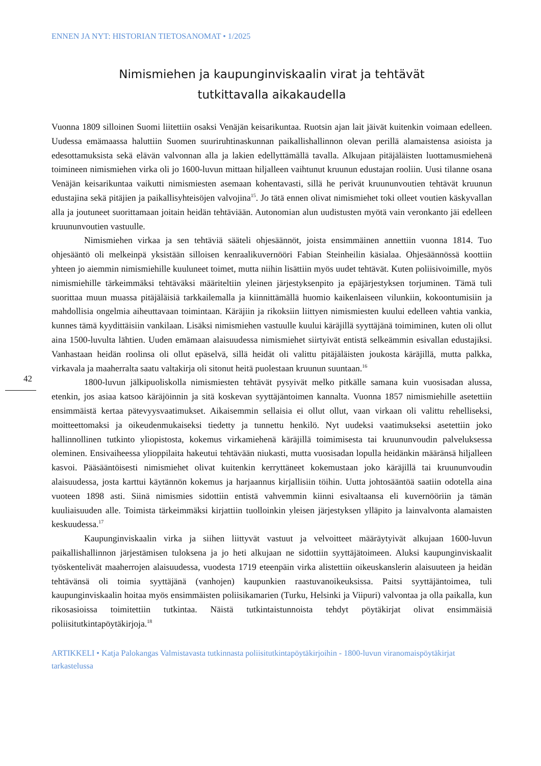ENNEN JA NYT: HISTORIAN TIETOSANOMAT • 1/2025
42
Nimismiehen ja kaupunginviskaalin virat ja tehtävät
tutkittavalla aikakaudella
Vuonna 1809 silloinen Suomi liitettiin osaksi Venäjän keisarikuntaa. Ruotsin ajan lait jäivät kuitenkin voimaan edelleen. Uudessa emämaassa haluttiin Suomen suuriruhtinaskunnan paikallishallinnon olevan perillä alamaistensa asioista ja edesottamuksista sekä elävän valvonnan alla ja lakien edellyttämällä tavalla. Alkujaan pitäjäläisten luottamusmiehenä toimineen nimismiehen virka oli jo 1600-luvun mittaan hiljalleen vaihtunut kruunun edustajan rooliin. Uusi tilanne osana Venäjän keisarikuntaa vaikutti nimismiesten asemaan kohentavasti, sillä he perivät kruununvoutien tehtävät kruunun edustajina sekä pitäjien ja paikallisyhteisöjen valvojina<sup>15</sup>. Jo tätä ennen olivat nimismiehet toki olleet voutien käskyvallan alla ja joutuneet suorittamaan joitain heidän tehtäviään. Autonomian alun uudistusten myötä vain veronkanto jäi edelleen kruununvoutien vastuulle.
Nimismiehen virkaa ja sen tehtäviä sääteli ohjesäännöt, joista ensimmäinen annettiin vuonna 1814. Tuo ohjesääntö oli melkeinpä yksistään silloisen kenraalikuvernööri Fabian Steinheilin käsialaa. Ohjesäännössä koottiin yhteen jo aiemmin nimismiehille kuuluneet toimet, mutta niihin lisättiin myös uudet tehtävät. Kuten poliisivoimille, myös nimismiehille tärkeimmäksi tehtäväksi määriteltiin yleinen järjestyksenpito ja epäjärjestyksen torjuminen. Tämä tuli suorittaa muun muassa pitäjäläisiä tarkkailemalla ja kiinnittämällä huomio kaikenlaiseen vilunkiin, kokoontumisiin ja mahdollisia ongelmia aiheuttavaan toimintaan. Käräjiin ja rikoksiin liittyen nimismiesten kuului edelleen vahtia vankia, kunnes tämä kyydittäisiin vankilaan. Lisäksi nimismiehen vastuulle kuului käräjillä syyttäjänä toimiminen, kuten oli ollut aina 1500-luvulta lähtien. Uuden emämaan alaisuudessa nimismiehet siirtyivät entistä selkeämmin esivallan edustajiksi. Vanhastaan heidän roolinsa oli ollut epäselvä, sillä heidät oli valittu pitäjäläisten joukosta käräjillä, mutta palkka, virkavala ja maaherralta saatu valtakirja oli sitonut heitä puolestaan kruunun suuntaan.<sup>16</sup>
1800-luvun jälkipuoliskolla nimismiesten tehtävät pysyivät melko pitkälle samana kuin vuosisadan alussa, etenkin, jos asiaa katsoo käräjöinnin ja sitä koskevan syyttäjäntoimen kannalta. Vuonna 1857 nimismiehille asetettiin ensimmäistä kertaa pätevyysvaatimukset. Aikaisemmin sellaisia ei ollut ollut, vaan virkaan oli valittu rehelliseksi, moitteettomaksi ja oikeudenmukaiseksi tiedetty ja tunnettu henkilö. Nyt uudeksi vaatimukseksi asetettiin joko hallinnollinen tutkinto yliopistosta, kokemus virkamiehenä käräjillä toimimisesta tai kruununvoudin palveluksessa oleminen. Ensivaiheessa ylioppilaita hakeutui tehtävään niukasti, mutta vuosisadan lopulla heidänkin määränsä hiljalleen kasvoi. Pääsääntöisesti nimismiehet olivat kuitenkin kerryttäneet kokemustaan joko käräjillä tai kruununvoudin alaisuudessa, josta karttui käytännön kokemus ja harjaannus kirjallisiin töihin. Uutta johtosääntöä saatiin odotella aina vuoteen 1898 asti. Siinä nimismies sidottiin entistä vahvemmin kiinni esivaltaansa eli kuvernööriin ja tämän kuuliaisuuden alle. Toimista tärkeimmäksi kirjattiin tuolloinkin yleisen järjestyksen ylläpito ja lainvalvonta alamaisten keskuudessa.<sup>17</sup>
Kaupunginviskaalin virka ja siihen liittyvät vastuut ja velvoitteet määräytyivät alkujaan 1600-luvun paikallishallinnon järjestämisen tuloksena ja jo heti alkujaan ne sidottiin syyttäjätoimeen. Aluksi kaupunginviskaalit työskentelivät maaherrojen alaisuudessa, vuodesta 1719 eteenpäin virka alistettiin oikeuskanslerin alaisuuteen ja heidän tehtävänsä oli toimia syyttäjänä (vanhojen) kaupunkien raastuvanoikeuksissa. Paitsi syyttäjäntoimea, tuli kaupunginviskaalin hoitaa myös ensimmäisten poliisikamarien (Turku, Helsinki ja Viipuri) valvontaa ja olla paikalla, kun rikosasioissa toimitettiin tutkintaa. Näistä tutkintaistunnoista tehdyt pöytäkirjat olivat ensimmäisiä poliisitutkintapöytäkirjoja.<sup>18</sup>
ARTIKKELI • Katja Palokangas Valmistavasta tutkinnasta poliisitutkintapöytäkirjoihin - 1800-luvun viranomaispöytäkirjat tarkastelussa